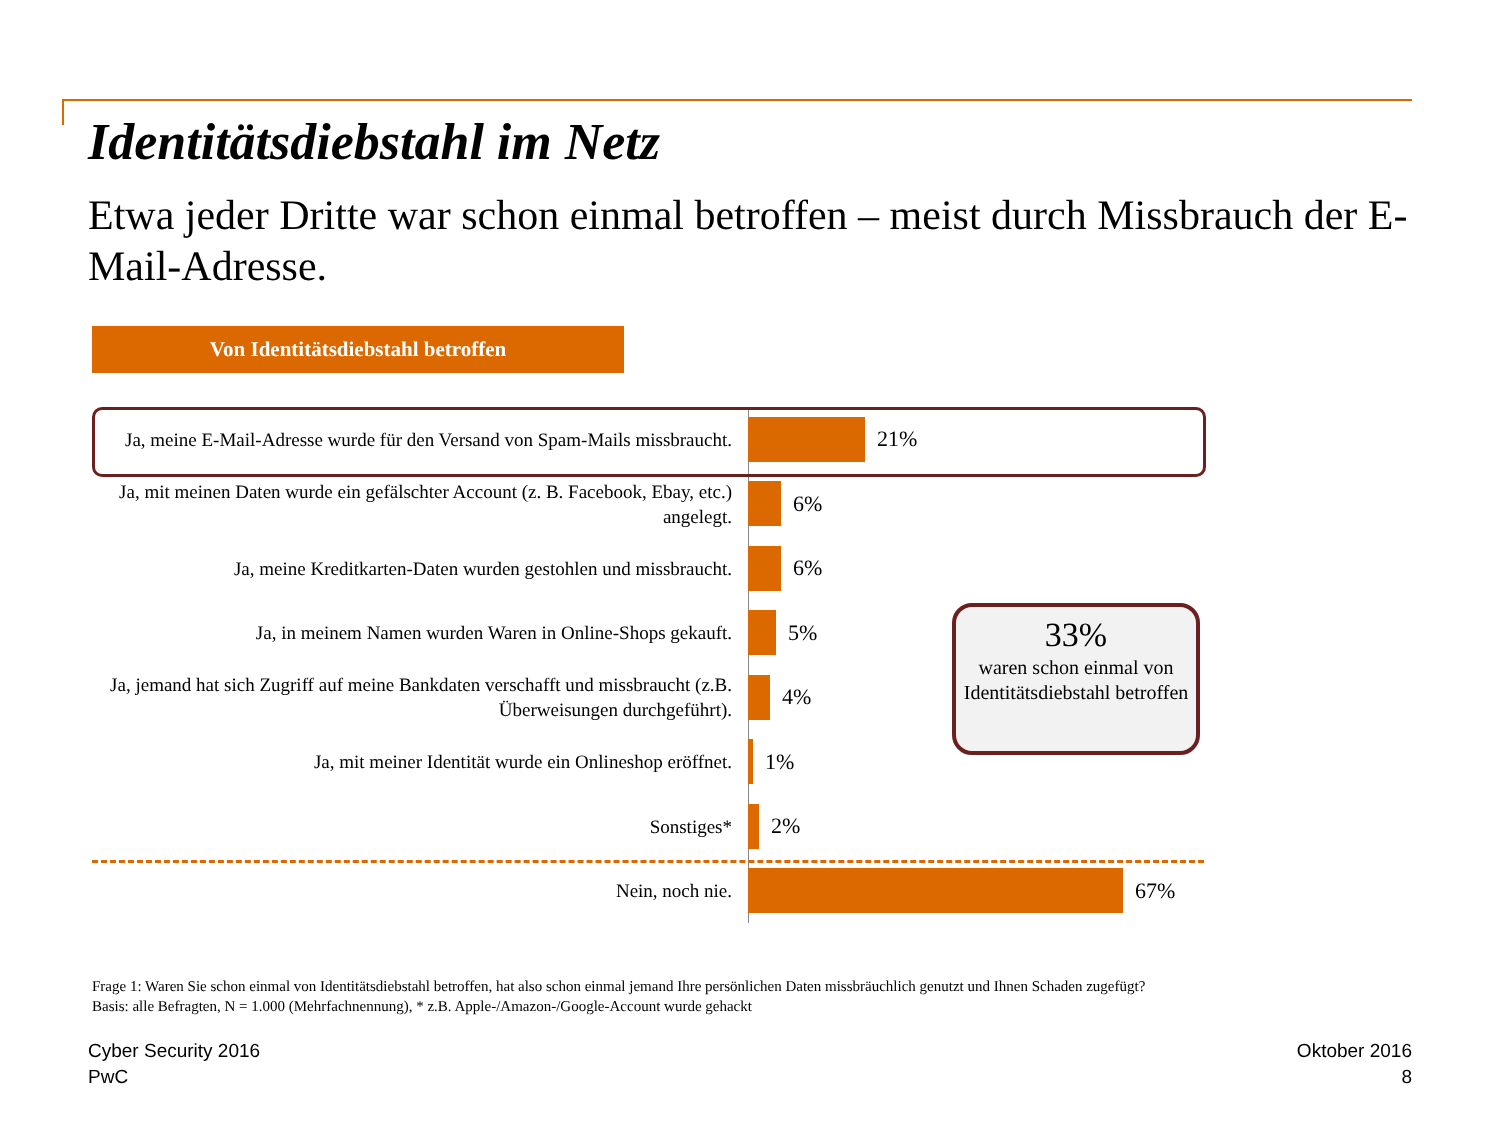Identitätsdiebstahl im Netz
Etwa jeder Dritte war schon einmal betroffen – meist durch Missbrauch der E-Mail-Adresse.
Von Identitätsdiebstahl betroffen
Ja, meine E-Mail-Adresse wurde für den Versand von Spam-Mails missbraucht.
21%
Ja, mit meinen Daten wurde ein gefälschter Account (z. B. Facebook, Ebay, etc.) angelegt.
6%
Ja, meine Kreditkarten-Daten wurden gestohlen und missbraucht.
6%
Ja, in meinem Namen wurden Waren in Online-Shops gekauft.
5%
Ja, jemand hat sich Zugriff auf meine Bankdaten verschafft und missbraucht (z.B. Überweisungen durchgeführt).
4%
Ja, mit meiner Identität wurde ein Onlineshop eröffnet.
1%
Sonstiges*
2%
Nein, noch nie.
67%
33%
waren schon einmal von Identitätsdiebstahl betroffen
Frage 1: Waren Sie schon einmal von Identitätsdiebstahl betroffen, hat also schon einmal jemand Ihre persönlichen Daten missbräuchlich genutzt und Ihnen Schaden zugefügt?
Basis: alle Befragten, N = 1.000 (Mehrfachnennung), * z.B. Apple-/Amazon-/Google-Account wurde gehackt
Cyber Security 2016
PwC
Oktober 2016
8